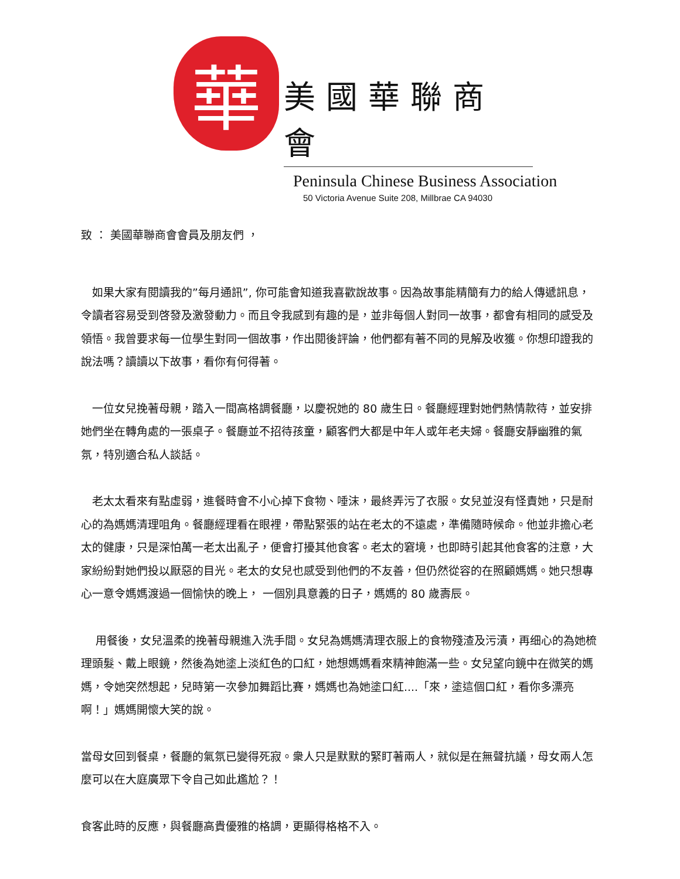華
美國華聯商會
Peninsula Chinese Business Association
50 Victoria Avenue Suite 208, Millbrae CA 94030
致 ： 美國華聯商會會員及朋友們 ，
　如果大家有閱讀我的”每月通訊”, 你可能會知道我喜歡說故事。因為故事能精簡有力的給人傳遞訊息，令讀者容易受到啓發及激發動力。而且令我感到有趣的是，並非每個人對同一故事，都會有相同的感受及領悟。我曾要求每一位學生對同一個故事，作出閱後評論，他們都有著不同的見解及收獲。你想印證我的說法嗎？讀讀以下故事，看你有何得著。
　一位女兒挽著母親，踏入一間高格調餐廳，以慶祝她的 80 歲生日。餐廳經理對她們熱情款待，並安排她們坐在轉角處的一張桌子。餐廳並不招待孩童，顧客們大都是中年人或年老夫婦。餐廳安靜幽雅的氣氛，特別適合私人談話。
　老太太看來有點虛弱，進餐時會不小心掉下食物、唾沫，最終弄污了衣服。女兒並沒有怪責她，只是耐心的為媽媽清理咀角。餐廳經理看在眼裡，帶點緊張的站在老太的不遠處，準備隨時候命。他並非擔心老太的健康，只是深怕萬一老太出亂子，便會打擾其他食客。老太的窘境，也即時引起其他食客的注意，大家紛紛對她們投以厭惡的目光。老太的女兒也感受到他們的不友善，但仍然從容的在照顧媽媽。她只想專心一意令媽媽渡過一個愉快的晚上， 一個別具意義的日子，媽媽的 80 歲壽辰。
　 用餐後，女兒溫柔的挽著母親進入洗手間。女兒為媽媽清理衣服上的食物殘渣及污漬，再细心的為她梳理頭髮、戴上眼鏡，然後為她塗上淡紅色的口紅，她想媽媽看來精神飽滿一些。女兒望向鏡中在微笑的媽媽，令她突然想起，兒時第一次參加舞蹈比賽，媽媽也為她塗口紅....「來，塗這個口紅，看你多漂亮啊！」媽媽開懷大笑的說。
當母女回到餐桌，餐廳的氣氛已變得死寂。衆人只是默默的緊盯著兩人，就似是在無聲抗議，母女兩人怎麼可以在大庭廣眾下令自己如此尷尬？！
食客此時的反應，與餐廳高貴優雅的格調，更顯得格格不入。